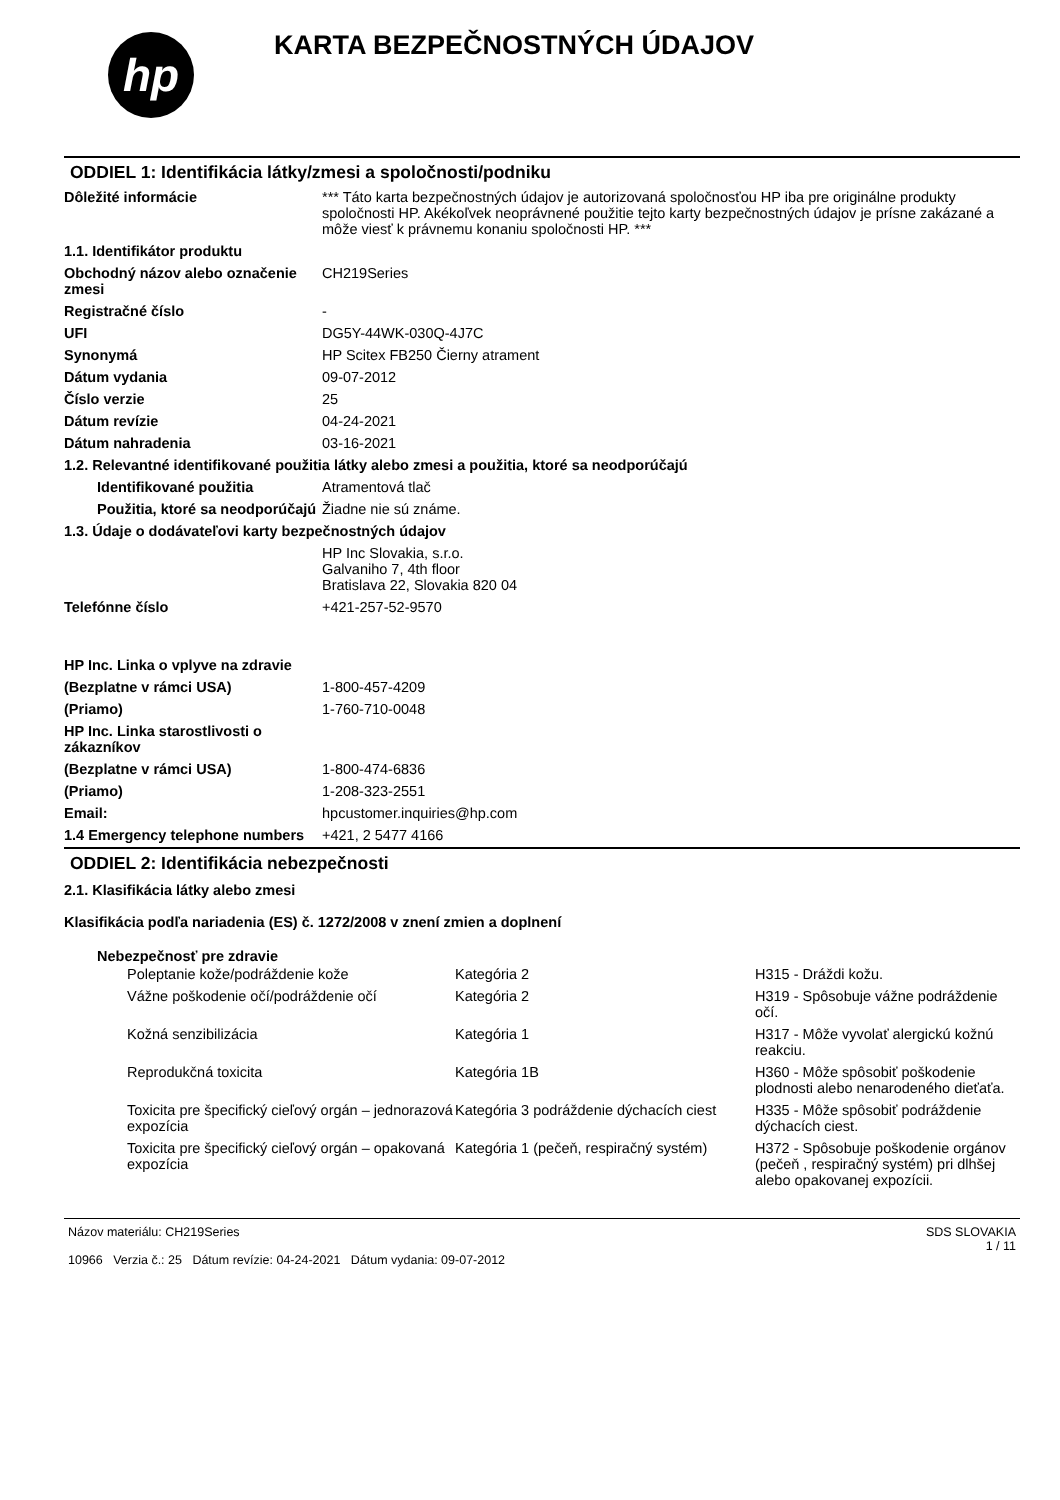hp
KARTA BEZPEČNOSTNÝCH ÚDAJOV
ODDIEL 1: Identifikácia látky/zmesi a spoločnosti/podniku
| Dôležité informácie | *** Táto karta bezpečnostných údajov je autorizovaná spoločnosťou HP iba pre originálne produkty spoločnosti HP. Akékoľvek neoprávnené použitie tejto karty bezpečnostných údajov je prísne zakázané a môže viesť k právnemu konaniu spoločnosti HP. *** |
| 1.1. Identifikátor produktu | |
| Obchodný názov alebo označenie zmesi | CH219Series |
| Registračné číslo | - |
| UFI | DG5Y-44WK-030Q-4J7C |
| Synonymá | HP Scitex FB250 Čierny atrament |
| Dátum vydania | 09-07-2012 |
| Číslo verzie | 25 |
| Dátum revízie | 04-24-2021 |
| Dátum nahradenia | 03-16-2021 |
| 1.2. Relevantné identifikované použitia látky alebo zmesi a použitia, ktoré sa neodporúčajú | |
| Identifikované použitia | Atramentová tlač |
| Použitia, ktoré sa neodporúčajú | Žiadne nie sú známe. |
| 1.3. Údaje o dodávateľovi karty bezpečnostných údajov | |
| | HP Inc Slovakia, s.r.o. Galvaniho 7, 4th floor Bratislava 22, Slovakia 820 04 |
| Telefónne číslo | +421-257-52-9570 |
| HP Inc. Linka o vplyve na zdravie | |
| (Bezplatne v rámci USA) | 1-800-457-4209 |
| (Priamo) | 1-760-710-0048 |
| HP Inc. Linka starostlivosti o zákazníkov | |
| (Bezplatne v rámci USA) | 1-800-474-6836 |
| (Priamo) | 1-208-323-2551 |
| Email: | hpcustomer.inquiries@hp.com |
| 1.4 Emergency telephone numbers | +421, 2 5477 4166 |
ODDIEL 2: Identifikácia nebezpečnosti
2.1. Klasifikácia látky alebo zmesi
Klasifikácia podľa nariadenia (ES) č. 1272/2008 v znení zmien a doplnení
Nebezpečnosť pre zdravie
| Poleptanie kože/podráždenie kože | Kategória 2 | H315 - Dráždi kožu. |
| Vážne poškodenie očí/podráždenie očí | Kategória 2 | H319 - Spôsobuje vážne podráždenie očí. |
| Kožná senzibilizácia | Kategória 1 | H317 - Môže vyvolať alergickú kožnú reakciu. |
| Reprodukčná toxicita | Kategória 1B | H360 - Môže spôsobiť poškodenie plodnosti alebo nenarodeného dieťaťa. |
| Toxicita pre špecifický cieľový orgán – jednorazová expozícia | Kategória 3 podráždenie dýchacích ciest | H335 - Môže spôsobiť podráždenie dýchacích ciest. |
| Toxicita pre špecifický cieľový orgán – opakovaná expozícia | Kategória 1 (pečeň, respiračný systém) | H372 - Spôsobuje poškodenie orgánov (pečeň , respiračný systém) pri dlhšej alebo opakovanej expozícii. |
Názov materiálu: CH219Series
10966 Verzia č.: 25 Dátum revízie: 04-24-2021 Dátum vydania: 09-07-2012
SDS SLOVAKIA
1 / 11